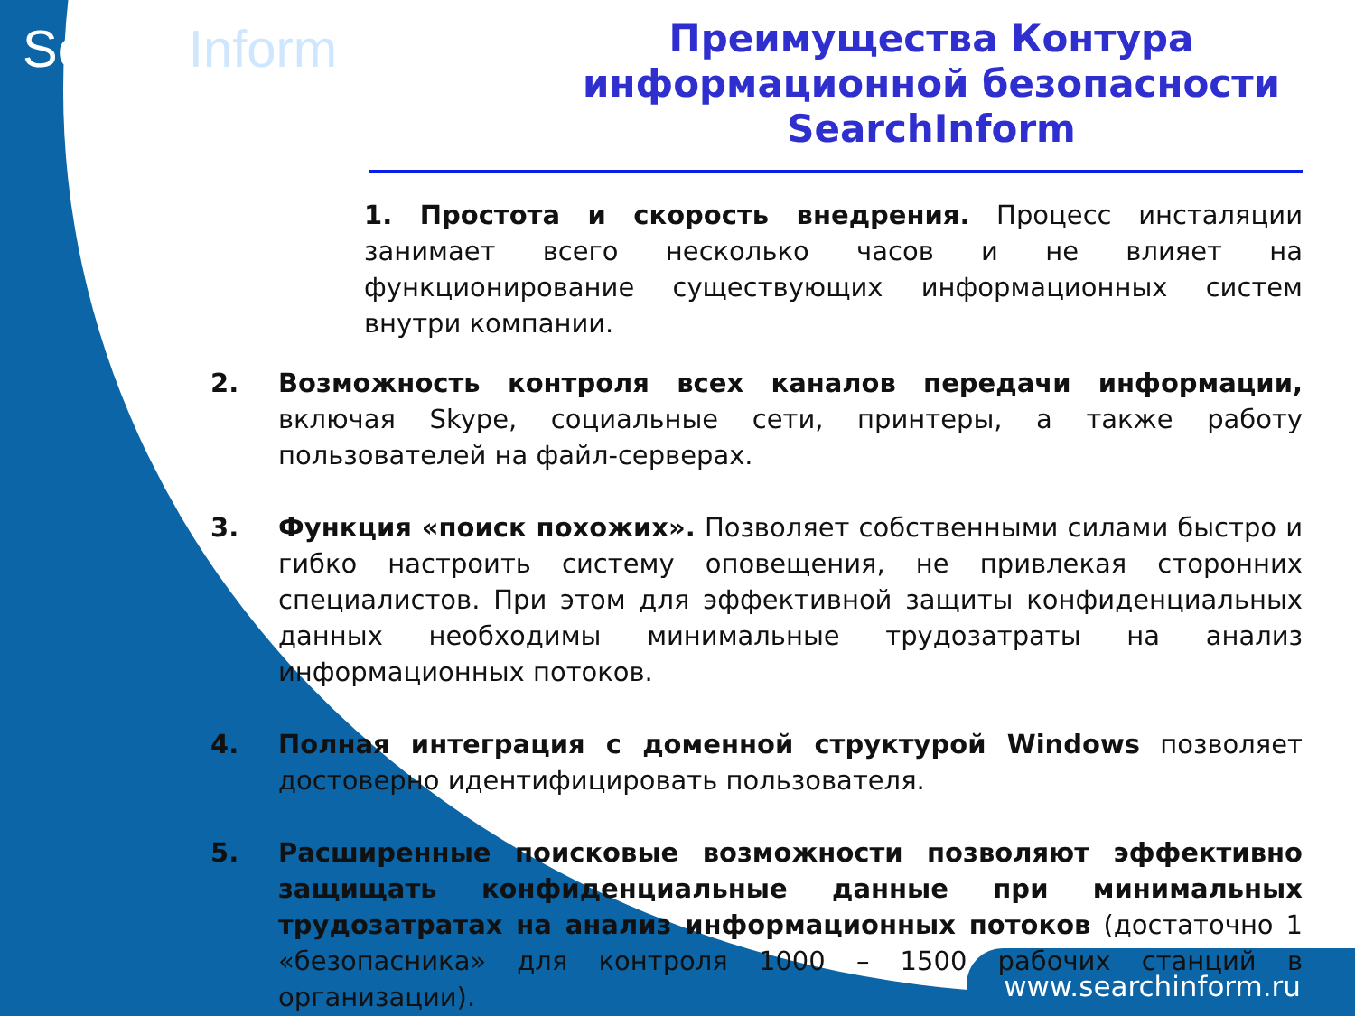SearchInform
Преимущества Контура информационной безопасности SearchInform
1. Простота и скорость внедрения. Процесс инсталяции занимает всего несколько часов и не влияет на функционирование существующих информационных систем внутри компании.
2. Возможность контроля всех каналов передачи информации, включая Skype, социальные сети, принтеры, а также работу пользователей на файл-серверах.
3. Функция «поиск похожих». Позволяет собственными силами быстро и гибко настроить систему оповещения, не привлекая сторонних специалистов. При этом для эффективной защиты конфиденциальных данных необходимы минимальные трудозатраты на анализ информационных потоков.
4. Полная интеграция с доменной структурой Windows позволяет достоверно идентифицировать пользователя.
5. Расширенные поисковые возможности позволяют эффективно защищать конфиденциальные данные при минимальных трудозатратах на анализ информационных потоков (достаточно 1 «безопасника» для контроля 1000 – 1500 рабочих станций в организации).
www.searchinform.ru